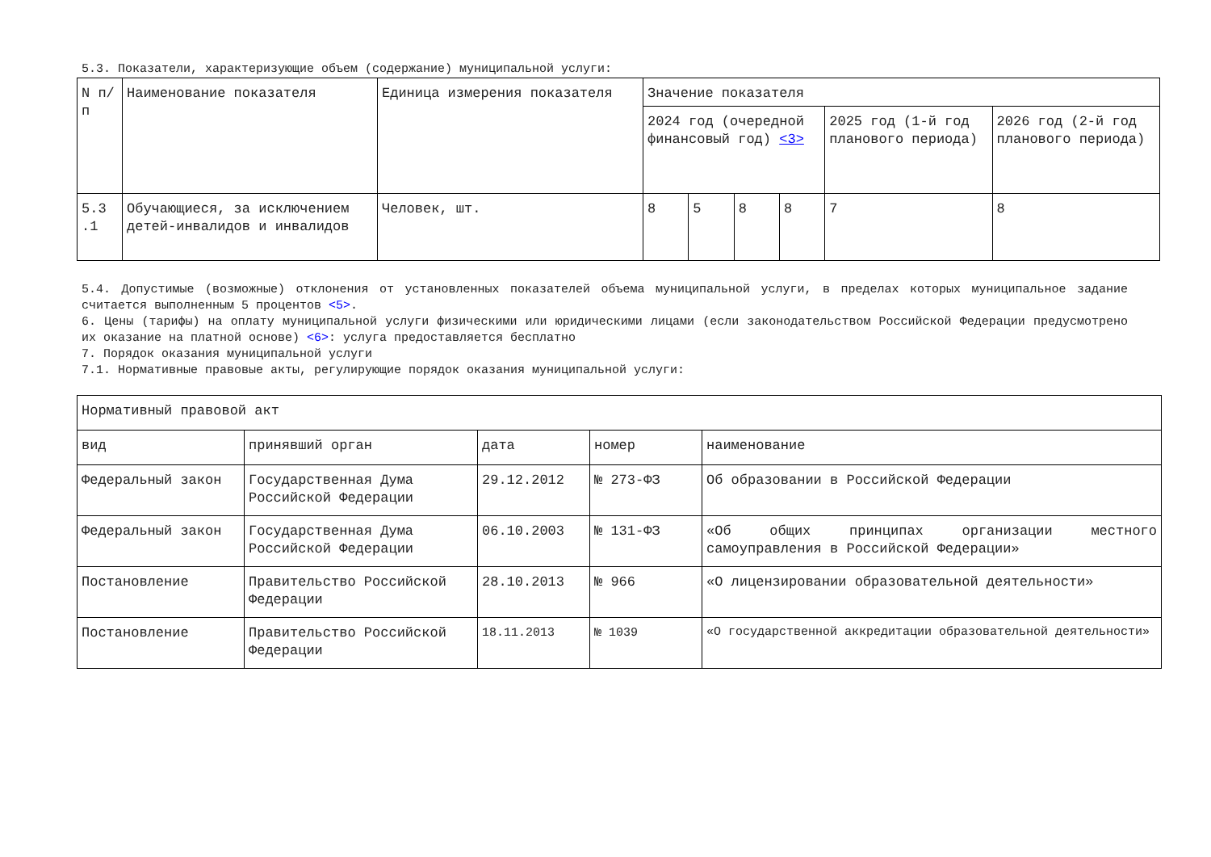5.3. Показатели, характеризующие объем (содержание) муниципальной услуги:
| N п/п | Наименование показателя | Единица измерения показателя | Значение показателя | | | | | |
| | | | 2024 год (очередной финансовый год) <3> | | | | 2025 год (1-й год планового периода) | 2026 год (2-й год планового периода) |
| 5.3 .1 | Обучающиеся, за исключением детей-инвалидов и инвалидов | Человек, шт. | 8 | 5 | 8 | 8 | 7 | 8 |
5.4. Допустимые (возможные) отклонения от установленных показателей объема муниципальной услуги, в пределах которых муниципальное задание считается выполненным 5 процентов <5>.
6. Цены (тарифы) на оплату муниципальной услуги физическими или юридическими лицами (если законодательством Российской Федерации предусмотрено их оказание на платной основе) <6>: услуга предоставляется бесплатно
7. Порядок оказания муниципальной услуги
7.1. Нормативные правовые акты, регулирующие порядок оказания муниципальной услуги:
| Нормативный правовой акт | | | | |
| вид | принявший орган | дата | номер | наименование |
| Федеральный закон | Государственная Дума Российской Федерации | 29.12.2012 | № 273-ФЗ | Об образовании в Российской Федерации |
| Федеральный закон | Государственная Дума Российской Федерации | 06.10.2003 | № 131-ФЗ | «Об общих принципах организации местного самоуправления в Российской Федерации» |
| Постановление | Правительство Российской Федерации | 28.10.2013 | № 966 | «О лицензировании образовательной деятельности» |
| Постановление | Правительство Российской Федерации | 18.11.2013 | № 1039 | «О государственной аккредитации образовательной деятельности» |